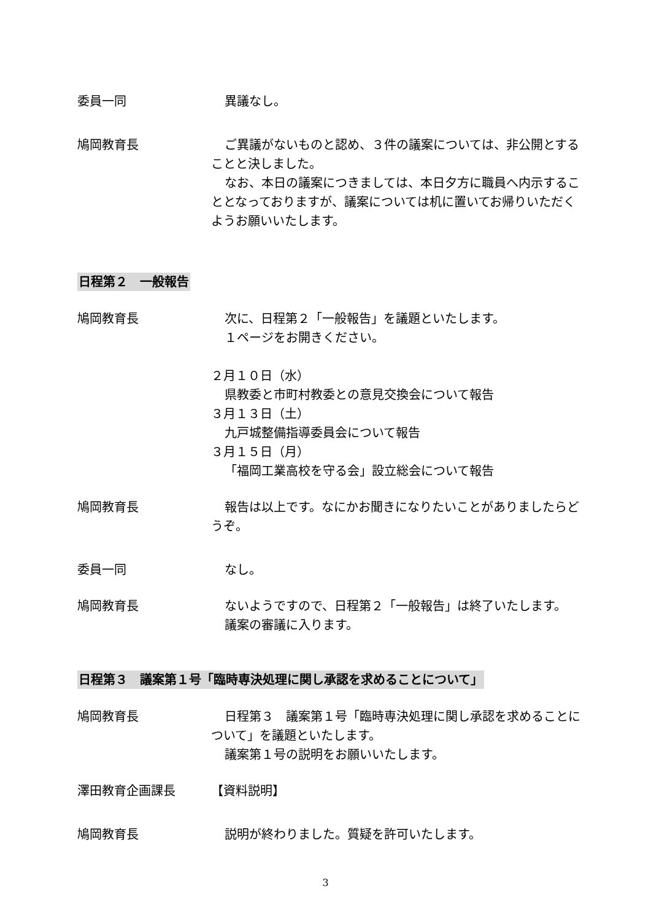委員一同 異議なし。
鳩岡教育長 ご異議がないものと認め、３件の議案については、非公開とすることと決しました。
なお、本日の議案につきましては、本日夕方に職員へ内示することとなっておりますが、議案については机に置いてお帰りいただくようお願いいたします。
日程第２　一般報告
鳩岡教育長 次に、日程第２「一般報告」を議題といたします。
１ページをお開きください。
２月１０日（水）
県教委と市町村教委との意見交換会について報告
３月１３日（土）
九戸城整備指導委員会について報告
３月１５日（月）
「福岡工業高校を守る会」設立総会について報告
鳩岡教育長 報告は以上です。なにかお聞きになりたいことがありましたらどうぞ。
委員一同 なし。
鳩岡教育長 ないようですので、日程第２「一般報告」は終了いたします。
議案の審議に入ります。
日程第３　議案第１号「臨時専決処理に関し承認を求めることについて」
鳩岡教育長 日程第３　議案第１号「臨時専決処理に関し承認を求めることについて」を議題といたします。
議案第１号の説明をお願いいたします。
澤田教育企画課長 【資料説明】
鳩岡教育長 説明が終わりました。質疑を許可いたします。
3